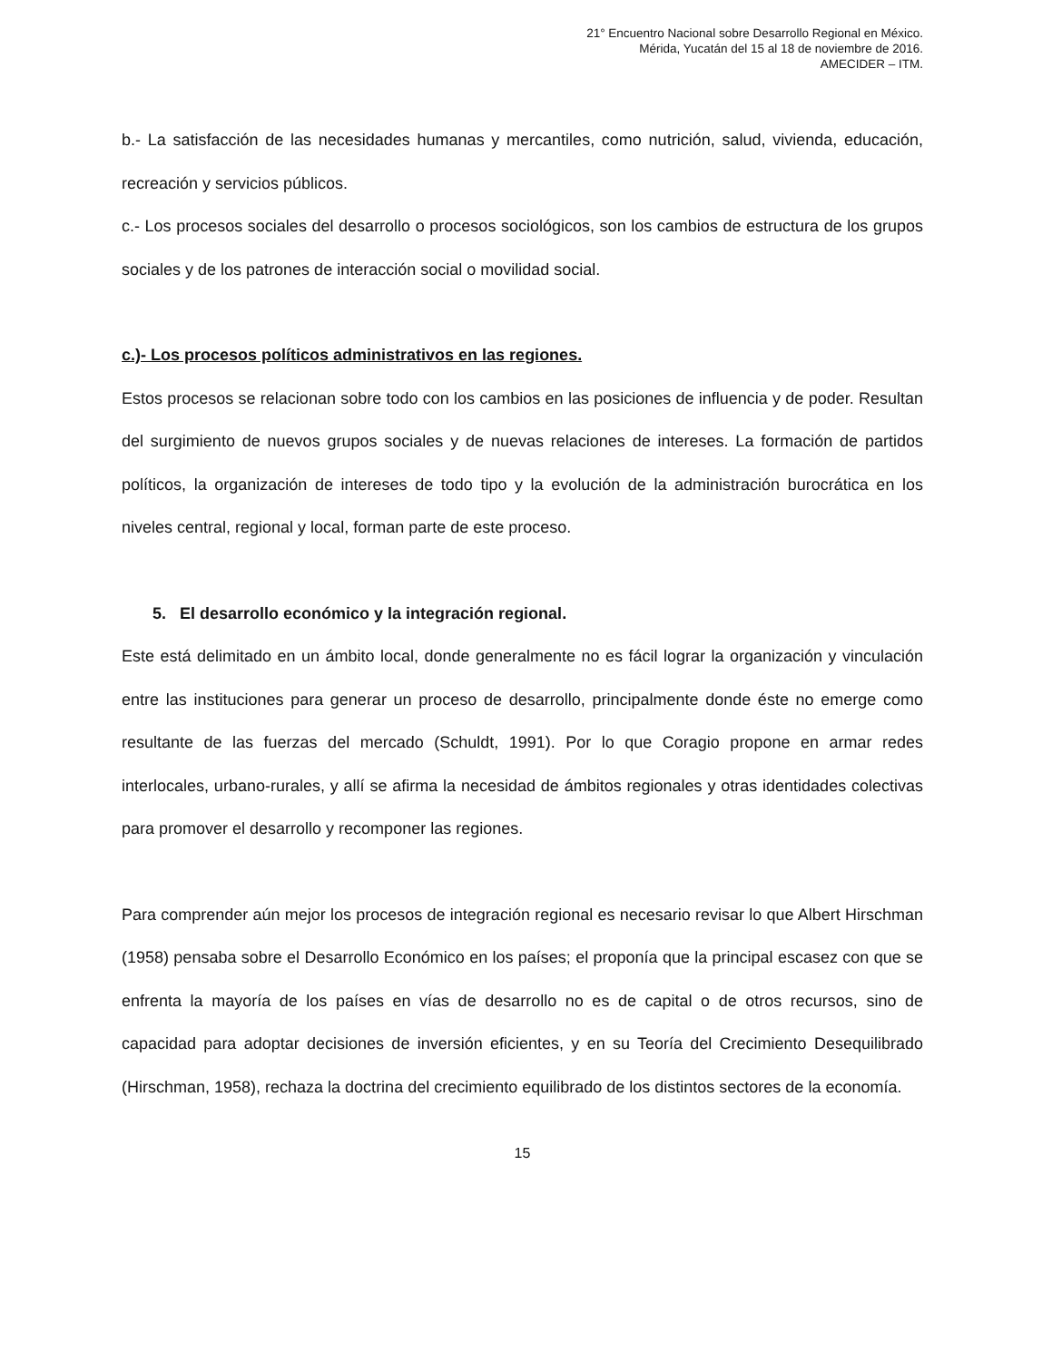21° Encuentro Nacional sobre Desarrollo Regional en México.
Mérida, Yucatán del 15 al 18 de noviembre de 2016.
AMECIDER – ITM.
b.- La satisfacción de las necesidades humanas y mercantiles, como nutrición, salud, vivienda, educación, recreación y servicios públicos.
c.- Los procesos sociales del desarrollo o procesos sociológicos, son los cambios de estructura de los grupos sociales y de los patrones de interacción social o movilidad social.
c.)- Los procesos políticos administrativos en las regiones.
Estos procesos se relacionan sobre todo con los cambios en las posiciones de influencia y de poder. Resultan del surgimiento de nuevos grupos sociales y de nuevas relaciones de intereses. La formación de partidos políticos, la organización de intereses de todo tipo y la evolución de la administración burocrática en los niveles central, regional y local, forman parte de este proceso.
5. El desarrollo económico y la integración regional.
Este está delimitado en un ámbito local, donde generalmente no es fácil lograr la organización y vinculación entre las instituciones para generar un proceso de desarrollo, principalmente donde éste no emerge como resultante de las fuerzas del mercado (Schuldt, 1991). Por lo que Coragio propone en armar redes interlocales, urbano-rurales, y allí se afirma la necesidad de ámbitos regionales y otras identidades colectivas para promover el desarrollo y recomponer las regiones.
Para comprender aún mejor los procesos de integración regional es necesario revisar lo que Albert Hirschman (1958) pensaba sobre el Desarrollo Económico en los países; el proponía que la principal escasez con que se enfrenta la mayoría de los países en vías de desarrollo no es de capital o de otros recursos, sino de capacidad para adoptar decisiones de inversión eficientes, y en su Teoría del Crecimiento Desequilibrado (Hirschman, 1958), rechaza la doctrina del crecimiento equilibrado de los distintos sectores de la economía.
15